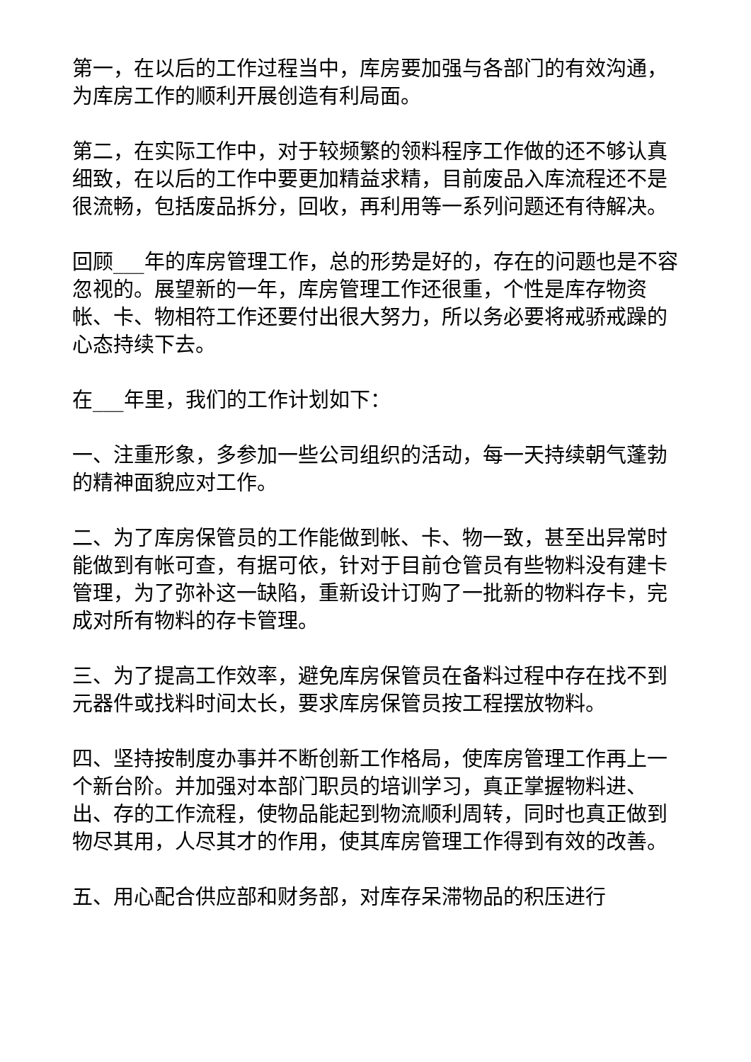第一，在以后的工作过程当中，库房要加强与各部门的有效沟通，为库房工作的顺利开展创造有利局面。
第二，在实际工作中，对于较频繁的领料程序工作做的还不够认真细致，在以后的工作中要更加精益求精，目前废品入库流程还不是很流畅，包括废品拆分，回收，再利用等一系列问题还有待解决。
回顾___年的库房管理工作，总的形势是好的，存在的问题也是不容忽视的。展望新的一年，库房管理工作还很重，个性是库存物资帐、卡、物相符工作还要付出很大努力，所以务必要将戒骄戒躁的心态持续下去。
在___年里，我们的工作计划如下：
一、注重形象，多参加一些公司组织的活动，每一天持续朝气蓬勃的精神面貌应对工作。
二、为了库房保管员的工作能做到帐、卡、物一致，甚至出异常时能做到有帐可查，有据可依，针对于目前仓管员有些物料没有建卡管理，为了弥补这一缺陷，重新设计订购了一批新的物料存卡，完成对所有物料的存卡管理。
三、为了提高工作效率，避免库房保管员在备料过程中存在找不到元器件或找料时间太长，要求库房保管员按工程摆放物料。
四、坚持按制度办事并不断创新工作格局，使库房管理工作再上一个新台阶。并加强对本部门职员的培训学习，真正掌握物料进、出、存的工作流程，使物品能起到物流顺利周转，同时也真正做到物尽其用，人尽其才的作用，使其库房管理工作得到有效的改善。
五、用心配合供应部和财务部，对库存呆滞物品的积压进行